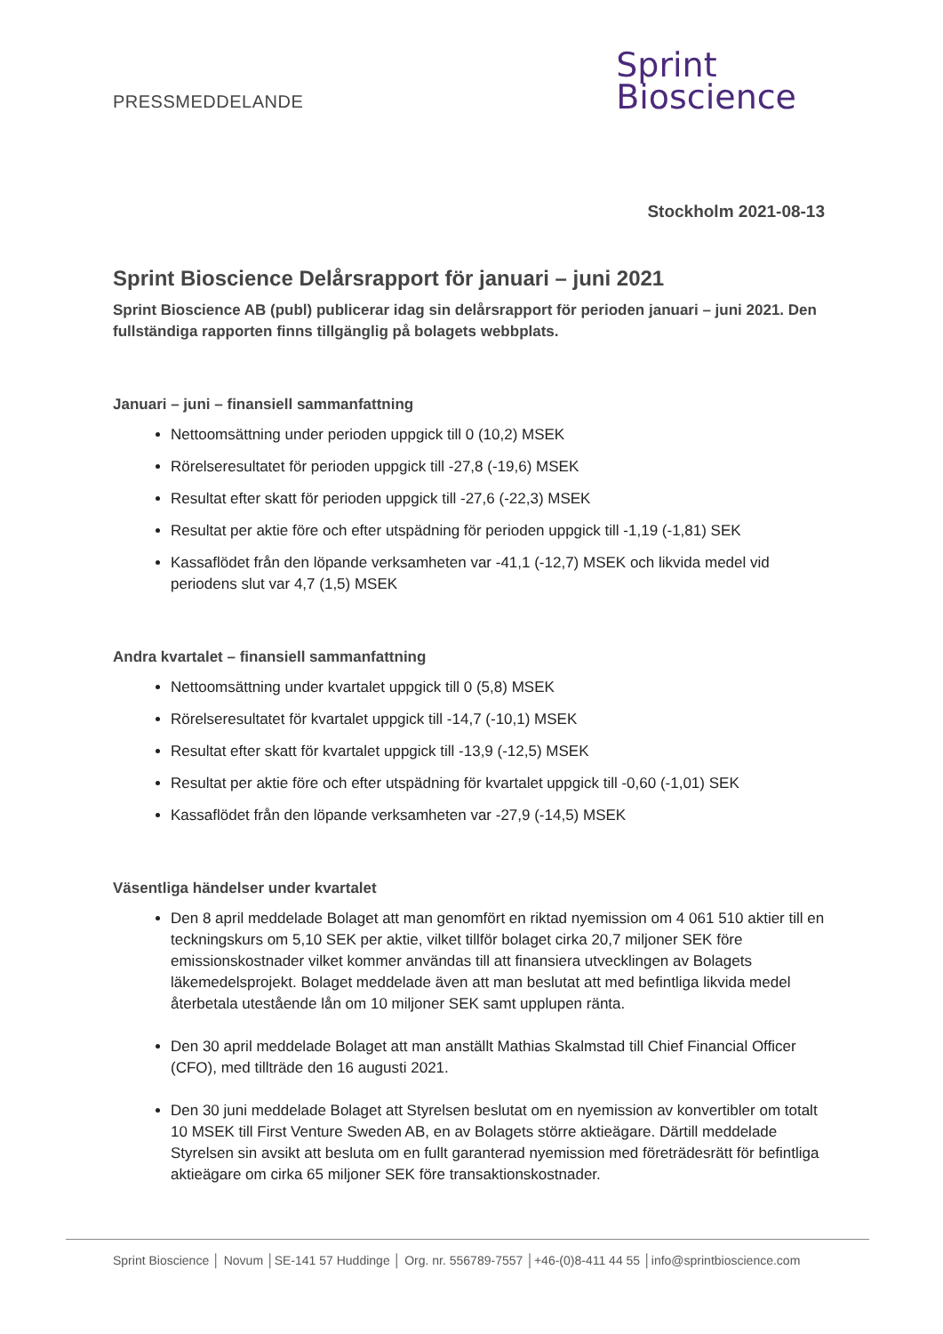PRESSMEDDELANDE
Sprint
Bioscience
Stockholm 2021-08-13
Sprint Bioscience Delårsrapport för januari – juni 2021
Sprint Bioscience AB (publ) publicerar idag sin delårsrapport för perioden januari – juni 2021. Den fullständiga rapporten finns tillgänglig på bolagets webbplats.
Januari – juni – finansiell sammanfattning
Nettoomsättning under perioden uppgick till 0 (10,2) MSEK
Rörelseresultatet för perioden uppgick till -27,8 (-19,6) MSEK
Resultat efter skatt för perioden uppgick till -27,6 (-22,3) MSEK
Resultat per aktie före och efter utspädning för perioden uppgick till -1,19 (-1,81) SEK
Kassaflödet från den löpande verksamheten var -41,1 (-12,7) MSEK och likvida medel vid periodens slut var 4,7 (1,5) MSEK
Andra kvartalet – finansiell sammanfattning
Nettoomsättning under kvartalet uppgick till 0 (5,8) MSEK
Rörelseresultatet för kvartalet uppgick till -14,7 (-10,1) MSEK
Resultat efter skatt för kvartalet uppgick till -13,9 (-12,5) MSEK
Resultat per aktie före och efter utspädning för kvartalet uppgick till -0,60 (-1,01) SEK
Kassaflödet från den löpande verksamheten var -27,9 (-14,5) MSEK
Väsentliga händelser under kvartalet
Den 8 april meddelade Bolaget att man genomfört en riktad nyemission om 4 061 510 aktier till en teckningskurs om 5,10 SEK per aktie, vilket tillför bolaget cirka 20,7 miljoner SEK före emissionskostnader vilket kommer användas till att finansiera utvecklingen av Bolagets läkemedelsprojekt. Bolaget meddelade även att man beslutat att med befintliga likvida medel återbetala utestående lån om 10 miljoner SEK samt upplupen ränta.
Den 30 april meddelade Bolaget att man anställt Mathias Skalmstad till Chief Financial Officer (CFO), med tillträde den 16 augusti 2021.
Den 30 juni meddelade Bolaget att Styrelsen beslutat om en nyemission av konvertibler om totalt 10 MSEK till First Venture Sweden AB, en av Bolagets större aktieägare. Därtill meddelade Styrelsen sin avsikt att besluta om en fullt garanterad nyemission med företrädesrätt för befintliga aktieägare om cirka 65 miljoner SEK före transaktionskostnader.
Sprint Bioscience │ Novum │SE-141 57 Huddinge │ Org. nr. 556789-7557 │+46-(0)8-411 44 55 │info@sprintbioscience.com